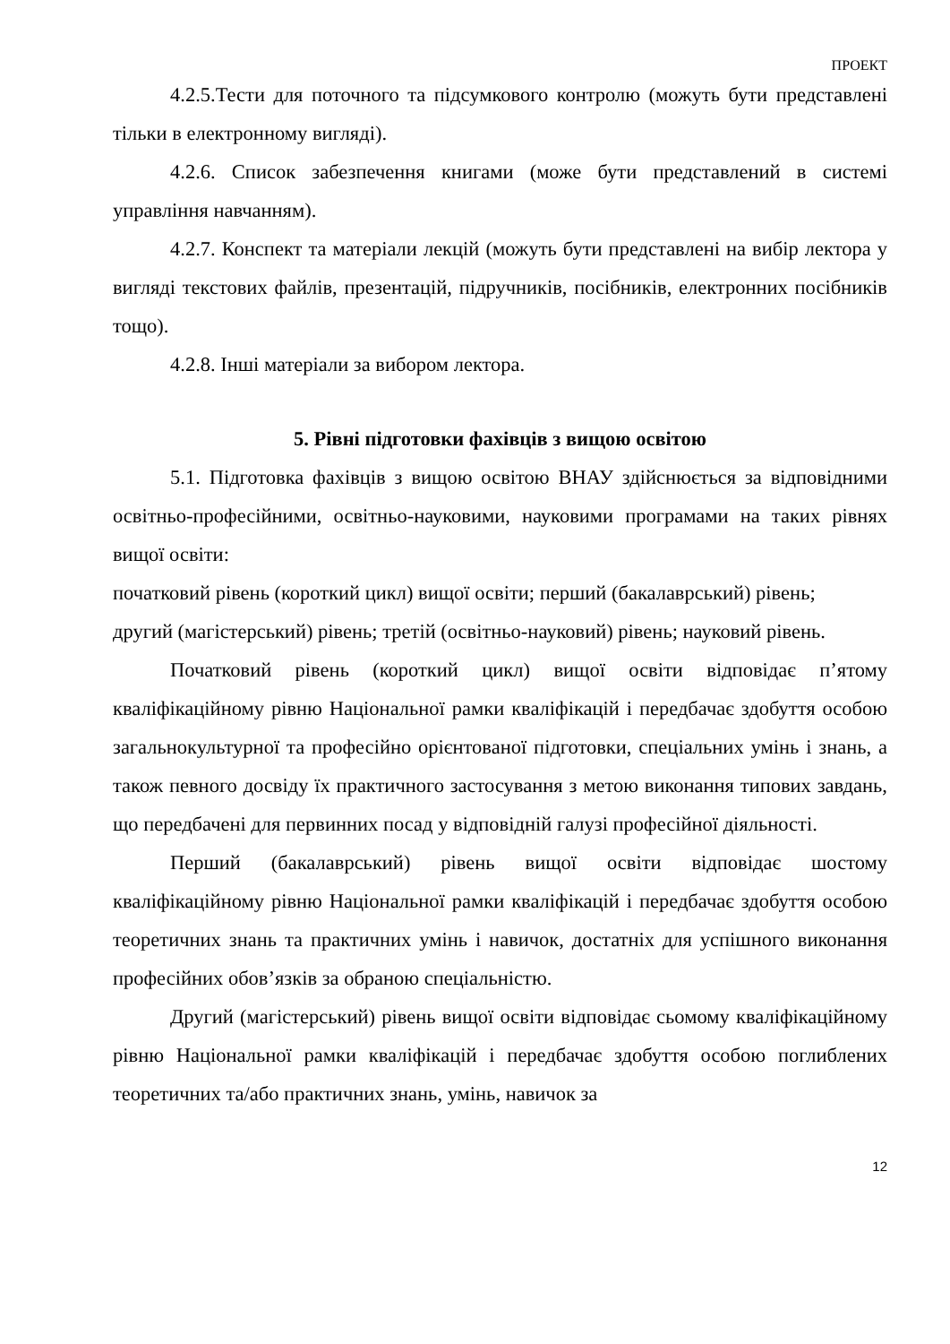ПРОЕКТ
4.2.5.Тести для поточного та підсумкового контролю (можуть бути представлені тільки в електронному вигляді).
4.2.6. Список забезпечення книгами (може бути представлений в системі управління навчанням).
4.2.7. Конспект та матеріали лекцій (можуть бути представлені на вибір лектора у вигляді текстових файлів, презентацій, підручників, посібників, електронних посібників тощо).
4.2.8. Інші матеріали за вибором лектора.
5. Рівні підготовки фахівців з вищою освітою
5.1. Підготовка фахівців з вищою освітою ВНАУ здійснюється за відповідними освітньо-професійними, освітньо-науковими, науковими програмами на таких рівнях вищої освіти:
початковий рівень (короткий цикл) вищої освіти; перший (бакалаврський) рівень;
другий (магістерський) рівень; третій (освітньо-науковий) рівень; науковий рівень.
Початковий рівень (короткий цикл) вищої освіти відповідає п’ятому кваліфікаційному рівню Національної рамки кваліфікацій і передбачає здобуття особою загальнокультурної та професійно орієнтованої підготовки, спеціальних умінь і знань, а також певного досвіду їх практичного застосування з метою виконання типових завдань, що передбачені для первинних посад у відповідній галузі професійної діяльності.
Перший (бакалаврський) рівень вищої освіти відповідає шостому кваліфікаційному рівню Національної рамки кваліфікацій і передбачає здобуття особою теоретичних знань та практичних умінь і навичок, достатніх для успішного виконання професійних обов’язків за обраною спеціальністю.
Другий (магістерський) рівень вищої освіти відповідає сьомому кваліфікаційному рівню Національної рамки кваліфікацій і передбачає здобуття особою поглиблених теоретичних та/або практичних знань, умінь, навичок за
12